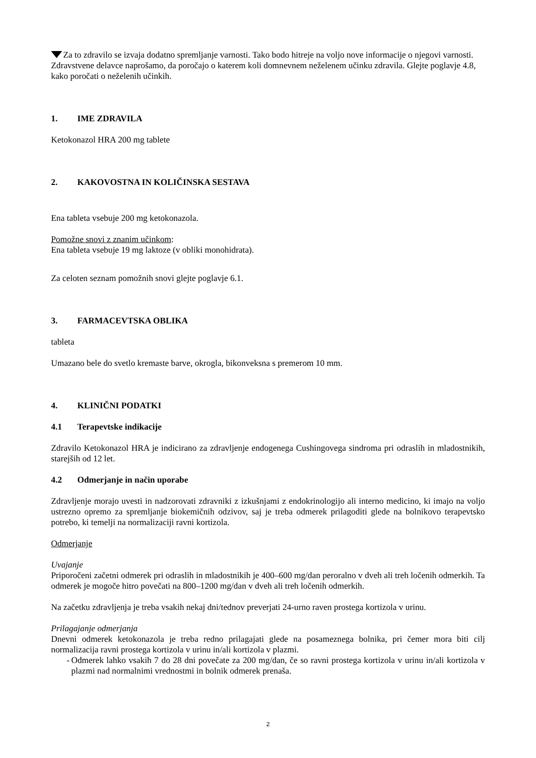Za to zdravilo se izvaja dodatno spremljanje varnosti. Tako bodo hitreje na voljo nove informacije o njegovi varnosti. Zdravstvene delavce naprošamo, da poročajo o katerem koli domnevnem neželenem učinku zdravila. Glejte poglavje 4.8, kako poročati o neželenih učinkih.
1. IME ZDRAVILA
Ketokonazol HRA 200 mg tablete
2. KAKOVOSTNA IN KOLIČINSKA SESTAVA
Ena tableta vsebuje 200 mg ketokonazola.
Pomožne snovi z znanim učinkom:
Ena tableta vsebuje 19 mg laktoze (v obliki monohidrata).
Za celoten seznam pomožnih snovi glejte poglavje 6.1.
3. FARMACEVTSKA OBLIKA
tableta
Umazano bele do svetlo kremaste barve, okrogla, bikonveksna s premerom 10 mm.
4. KLINIČNI PODATKI
4.1 Terapevtske indikacije
Zdravilo Ketokonazol HRA je indicirano za zdravljenje endogenega Cushingovega sindroma pri odraslih in mladostnikih, starejših od 12 let.
4.2 Odmerjanje in način uporabe
Zdravljenje morajo uvesti in nadzorovati zdravniki z izkušnjami z endokrinologijo ali interno medicino, ki imajo na voljo ustrezno opremo za spremljanje biokemičnih odzivov, saj je treba odmerek prilagoditi glede na bolnikovo terapevtsko potrebo, ki temelji na normalizaciji ravni kortizola.
Odmerjanje
Uvajanje
Priporočeni začetni odmerek pri odraslih in mladostnikih je 400–600 mg/dan peroralno v dveh ali treh ločenih odmerkih. Ta odmerek je mogoče hitro povečati na 800–1200 mg/dan v dveh ali treh ločenih odmerkih.
Na začetku zdravljenja je treba vsakih nekaj dni/tednov preverjati 24-urno raven prostega kortizola v urinu.
Prilagajanje odmerjanja
Dnevni odmerek ketokonazola je treba redno prilagajati glede na posameznega bolnika, pri čemer mora biti cilj normalizacija ravni prostega kortizola v urinu in/ali kortizola v plazmi.
- Odmerek lahko vsakih 7 do 28 dni povečate za 200 mg/dan, če so ravni prostega kortizola v urinu in/ali kortizola v plazmi nad normalnimi vrednostmi in bolnik odmerek prenaša.
2